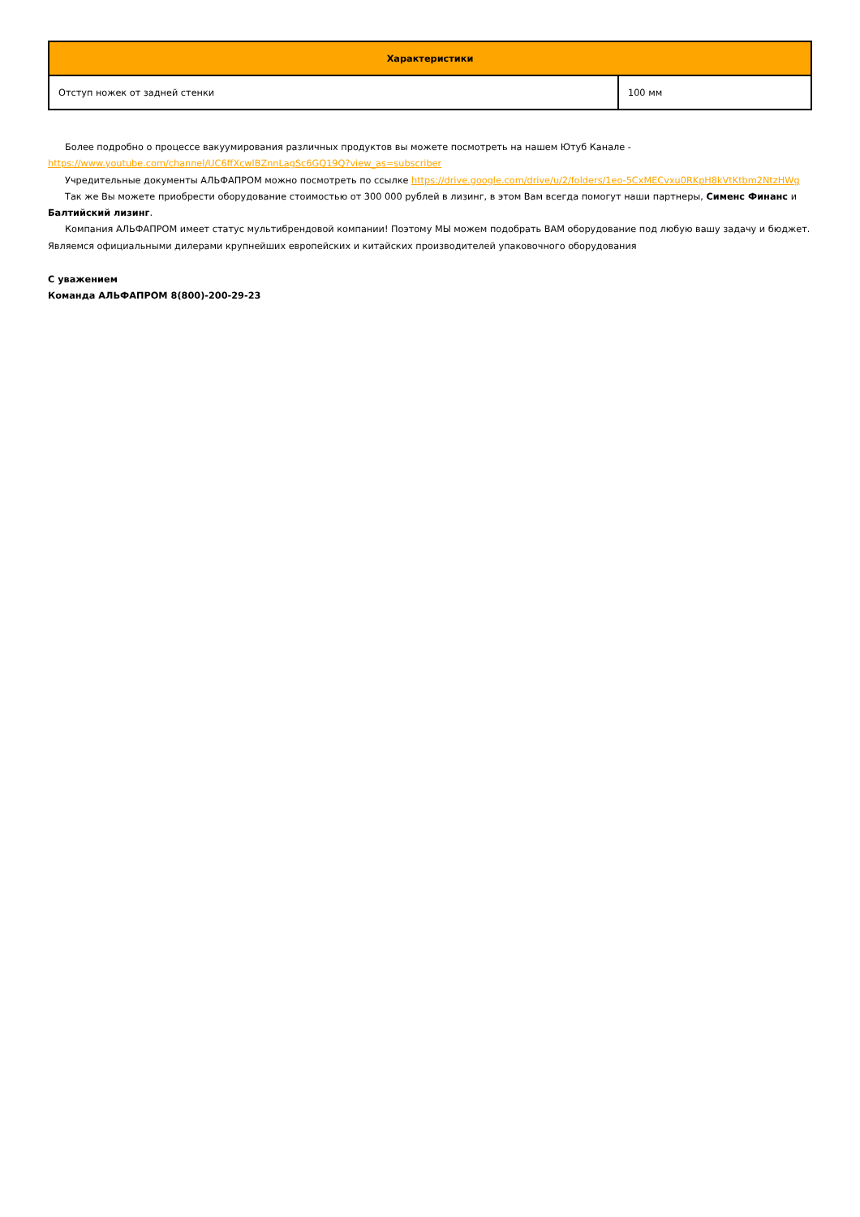| Характеристики | |
| --- | --- |
| Отступ ножек от задней стенки | 100 мм |
Более подробно о процессе вакуумирования различных продуктов вы можете посмотреть на нашем Ютуб Канале - https://www.youtube.com/channel/UC6ffXcwlBZnnLagSc6GQ19Q?view_as=subscriber
Учредительные документы АЛЬФАПРОМ можно посмотреть по ссылке https://drive.google.com/drive/u/2/folders/1eo-5CxMECvxu0RKpH8kVtKtbm2NtzHWg
Так же Вы можете приобрести оборудование стоимостью от 300 000 рублей в лизинг, в этом Вам всегда помогут наши партнеры, Сименс Финанс и Балтийский лизинг.
Компания АЛЬФАПРОМ имеет статус мультибрендовой компании! Поэтому МЫ можем подобрать ВАМ оборудование под любую вашу задачу и бюджет. Являемся официальными дилерами крупнейших европейских и китайских производителей упаковочного оборудования
С уважением
Команда АЛЬФАПРОМ 8(800)-200-29-23